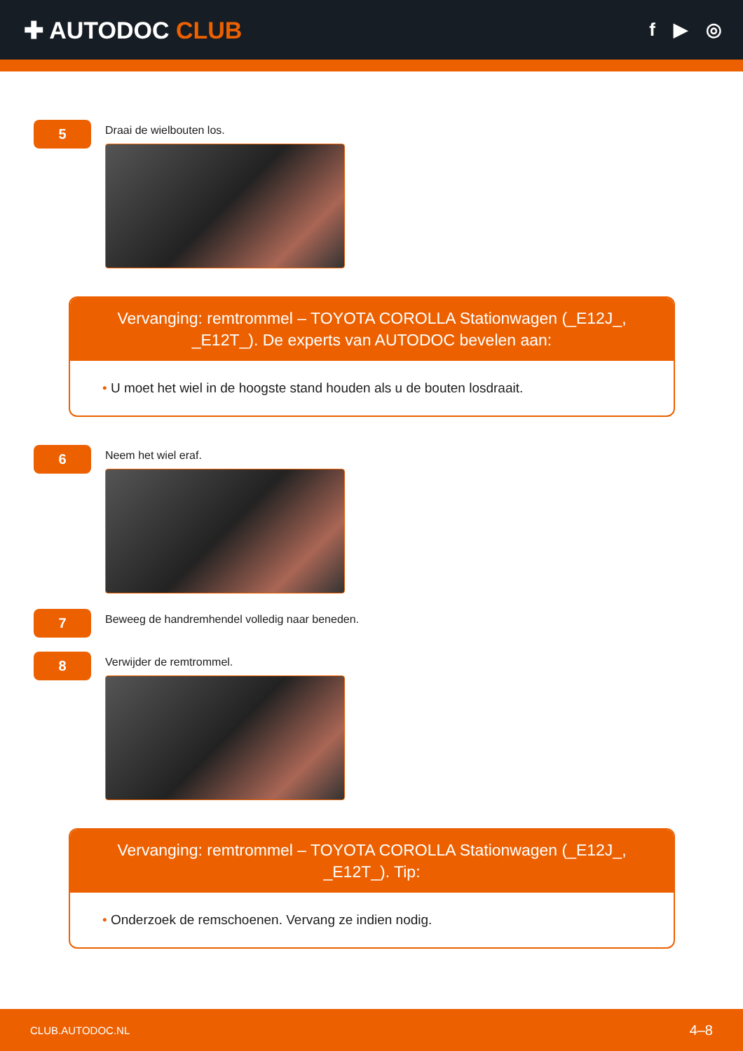✚ AUTODOC CLUB
f ▶ ◎
5
Draai de wielbouten los.
Vervanging: remtrommel – TOYOTA COROLLA Stationwagen (_E12J_, _E12T_). De experts van AUTODOC bevelen aan:
• U moet het wiel in de hoogste stand houden als u de bouten losdraait.
6
Neem het wiel eraf.
7
Beweeg de handremhendel volledig naar beneden.
8
Verwijder de remtrommel.
Vervanging: remtrommel – TOYOTA COROLLA Stationwagen (_E12J_, _E12T_). Tip:
• Onderzoek de remschoenen. Vervang ze indien nodig.
CLUB.AUTODOC.NL 4–8